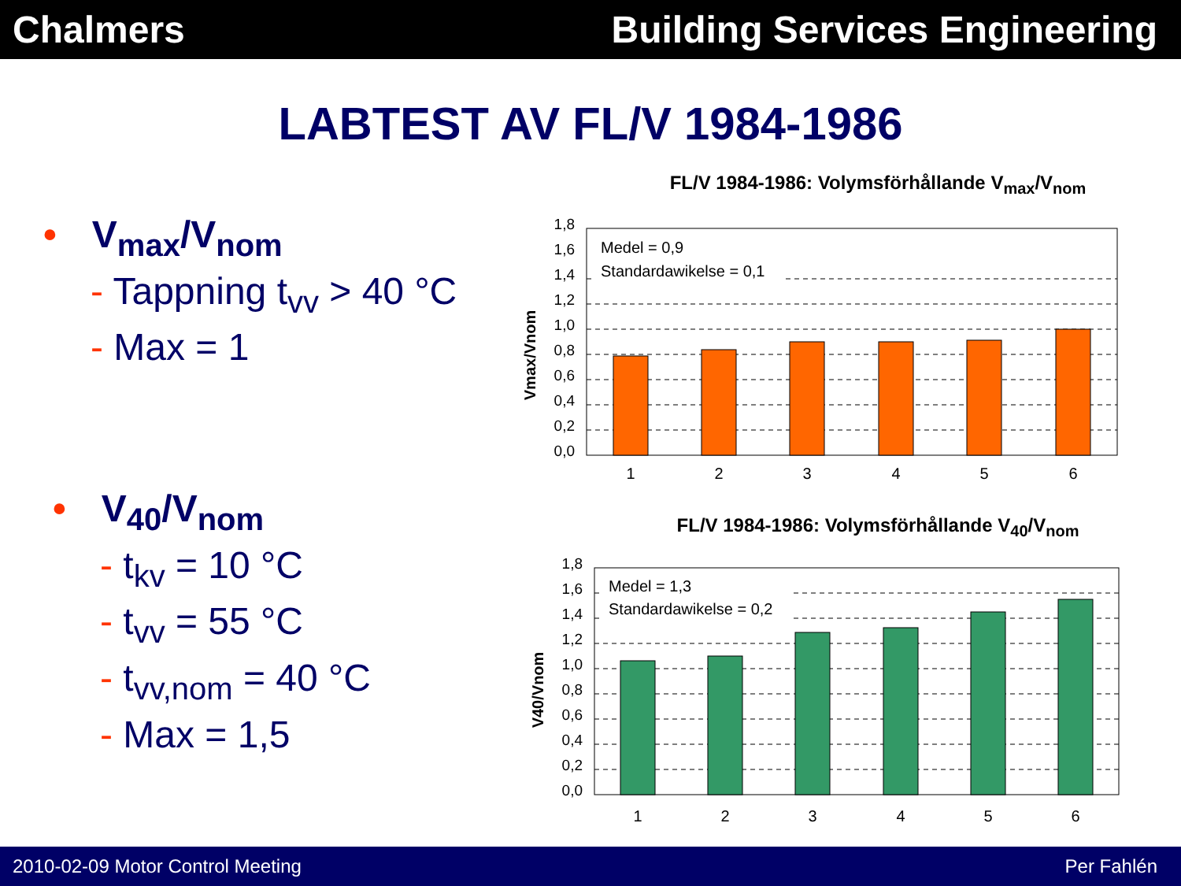Chalmers Building Services Engineering
LABTEST AV FL/V 1984-1986
• V<sub>max</sub>/V<sub>nom</sub>
- Tappning t<sub>vv</sub> > 40 °C
- Max = 1
• V<sub>40</sub>/V<sub>nom</sub>
- t<sub>kv</sub> = 10 °C
- t<sub>vv</sub> = 55 °C
- t<sub>vv,nom</sub> = 40 °C
- Max = 1,5
FL/V 1984-1986: Volymsförhållande V<sub>max</sub>/V<sub>nom</sub>
Vmax/Vnom
1,8
1,6
1,4
1,2
1,0
0,8
0,6
0,4
0,2
0,0
Medel = 0,9
Standardawikelse = 0,1
1
2
3
4
5
6
FL/V 1984-1986: Volymsförhållande V<sub>40</sub>/V<sub>nom</sub>
V40/Vnom
1,8
1,6
1,4
1,2
1,0
0,8
0,6
0,4
0,2
0,0
Medel = 1,3
Standardawikelse = 0,2
1
2
3
4
5
6
2010-02-09 Motor Control Meeting
Per Fahlén